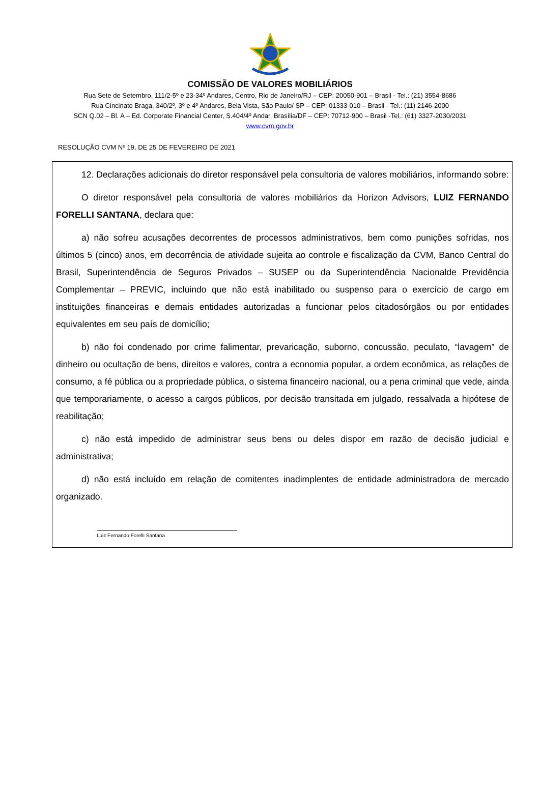COMISSÃO DE VALORES MOBILIÁRIOS
Rua Sete de Setembro, 111/2-5º e 23-34º Andares, Centro, Rio de Janeiro/RJ – CEP: 20050-901 – Brasil - Tel.: (21) 3554-8686
Rua Cincinato Braga, 340/2º, 3º e 4º Andares, Bela Vista, São Paulo/ SP – CEP: 01333-010 – Brasil - Tel.: (11) 2146-2000
SCN Q.02 – Bl. A – Ed. Corporate Financial Center, S.404/4º Andar, Brasília/DF – CEP: 70712-900 – Brasil -Tel.: (61) 3327-2030/2031
www.cvm.gov.br
RESOLUÇÃO CVM Nº 19, DE 25 DE FEVEREIRO DE 2021
12. Declarações adicionais do diretor responsável pela consultoria de valores mobiliários, informando sobre:
O diretor responsável pela consultoria de valores mobiliários da Horizon Advisors, LUIZ FERNANDO FORELLI SANTANA, declara que:
a) não sofreu acusações decorrentes de processos administrativos, bem como punições sofridas, nos últimos 5 (cinco) anos, em decorrência de atividade sujeita ao controle e fiscalização da CVM, Banco Central do Brasil, Superintendência de Seguros Privados – SUSEP ou da Superintendência Nacionalde Previdência Complementar – PREVIC, incluindo que não está inabilitado ou suspenso para o exercício de cargo em instituições financeiras e demais entidades autorizadas a funcionar pelos citadosórgãos ou por entidades equivalentes em seu país de domicílio;
b) não foi condenado por crime falimentar, prevaricação, suborno, concussão, peculato, “lavagem” de dinheiro ou ocultação de bens, direitos e valores, contra a economia popular, a ordem econômica, as relações de consumo, a fé pública ou a propriedade pública, o sistema financeiro nacional, ou a pena criminal que vede, ainda que temporariamente, o acesso a cargos públicos, por decisão transitada em julgado, ressalvada a hipótese de reabilitação;
c) não está impedido de administrar seus bens ou deles dispor em razão de decisão judicial e administrativa;
d) não está incluído em relação de comitentes inadimplentes de entidade administradora de mercado organizado.
Luiz Fernando Forelli Santana